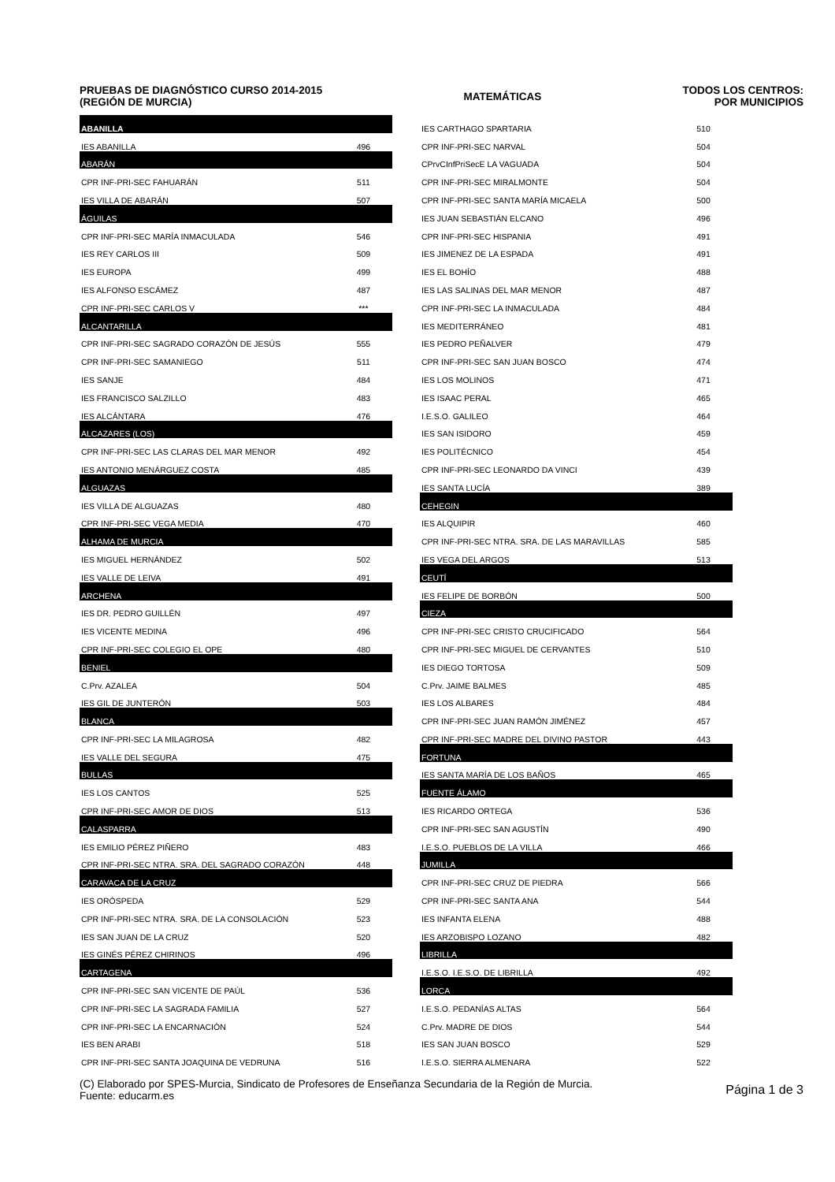PRUEBAS DE DIAGNÓSTICO CURSO 2014-2015
(REGIÓN DE MURCIA)
MATEMÁTICAS
TODOS LOS CENTROS:
POR MUNICIPIOS
| ABANILLA | | |
| IES ABANILLA | 496 | |
| ABARÁN | | |
| CPR INF-PRI-SEC FAHUARÁN | 511 | |
| IES VILLA DE ABARÁN | 507 | |
| ÁGUILAS | | |
| CPR INF-PRI-SEC MARÍA INMACULADA | 546 | |
| IES REY CARLOS III | 509 | |
| IES EUROPA | 499 | |
| IES ALFONSO ESCÁMEZ | 487 | |
| CPR INF-PRI-SEC CARLOS V | *** | |
| ALCANTARILLA | | |
| CPR INF-PRI-SEC SAGRADO CORAZÓN DE JESÚS | 555 | |
| CPR INF-PRI-SEC SAMANIEGO | 511 | |
| IES SANJE | 484 | |
| IES FRANCISCO SALZILLO | 483 | |
| IES ALCÁNTARA | 476 | |
| ALCAZARES (LOS) | | |
| CPR INF-PRI-SEC LAS CLARAS DEL MAR MENOR | 492 | |
| IES ANTONIO MENÁRGUEZ COSTA | 485 | |
| ALGUAZAS | | |
| IES VILLA DE ALGUAZAS | 480 | |
| CPR INF-PRI-SEC VEGA MEDIA | 470 | |
| ALHAMA DE MURCIA | | |
| IES MIGUEL HERNÁNDEZ | 502 | |
| IES VALLE DE LEIVA | 491 | |
| ARCHENA | | |
| IES DR. PEDRO GUILLÉN | 497 | |
| IES VICENTE MEDINA | 496 | |
| CPR INF-PRI-SEC COLEGIO EL OPE | 480 | |
| BENIEL | | |
| C.Prv. AZALEA | 504 | |
| IES GIL DE JUNTERÓN | 503 | |
| BLANCA | | |
| CPR INF-PRI-SEC LA MILAGROSA | 482 | |
| IES VALLE DEL SEGURA | 475 | |
| BULLAS | | |
| IES LOS CANTOS | 525 | |
| CPR INF-PRI-SEC AMOR DE DIOS | 513 | |
| CALASPARRA | | |
| IES EMILIO PÉREZ PIÑERO | 483 | |
| CPR INF-PRI-SEC NTRA. SRA. DEL SAGRADO CORAZÓN | 448 | |
| CARAVACA DE LA CRUZ | | |
| IES ORÓSPEDA | 529 | |
| CPR INF-PRI-SEC NTRA. SRA. DE LA CONSOLACIÓN | 523 | |
| IES SAN JUAN DE LA CRUZ | 520 | |
| IES GINÉS PÉREZ CHIRINOS | 496 | |
| CARTAGENA | | |
| CPR INF-PRI-SEC SAN VICENTE DE PAÚL | 536 | |
| CPR INF-PRI-SEC LA SAGRADA FAMILIA | 527 | |
| CPR INF-PRI-SEC LA ENCARNACIÓN | 524 | |
| IES BEN ARABI | 518 | |
| CPR INF-PRI-SEC SANTA JOAQUINA DE VEDRUNA | 516 | |
| IES CARTHAGO SPARTARIA | 510 | |
| CPR INF-PRI-SEC NARVAL | 504 | |
| CPrvCInfPriSecE LA VAGUADA | 504 | |
| CPR INF-PRI-SEC MIRALMONTE | 504 | |
| CPR INF-PRI-SEC SANTA MARÍA MICAELA | 500 | |
| IES JUAN SEBASTIÁN ELCANO | 496 | |
| CPR INF-PRI-SEC HISPANIA | 491 | |
| IES JIMENEZ DE LA ESPADA | 491 | |
| IES EL BOHÍO | 488 | |
| IES LAS SALINAS DEL MAR MENOR | 487 | |
| CPR INF-PRI-SEC LA INMACULADA | 484 | |
| IES MEDITERRÁNEO | 481 | |
| IES PEDRO PEÑALVER | 479 | |
| CPR INF-PRI-SEC SAN JUAN BOSCO | 474 | |
| IES LOS MOLINOS | 471 | |
| IES ISAAC PERAL | 465 | |
| I.E.S.O. GALILEO | 464 | |
| IES SAN ISIDORO | 459 | |
| IES POLITÉCNICO | 454 | |
| CPR INF-PRI-SEC LEONARDO DA VINCI | 439 | |
| IES SANTA LUCÍA | 389 | |
| CEHEGIN | | |
| IES ALQUIPIR | 460 | |
| CPR INF-PRI-SEC NTRA. SRA. DE LAS MARAVILLAS | 585 | |
| IES VEGA DEL ARGOS | 513 | |
| CEUTÍ | | |
| IES FELIPE DE BORBÓN | 500 | |
| CIEZA | | |
| CPR INF-PRI-SEC CRISTO CRUCIFICADO | 564 | |
| CPR INF-PRI-SEC MIGUEL DE CERVANTES | 510 | |
| IES DIEGO TORTOSA | 509 | |
| C.Prv. JAIME BALMES | 485 | |
| IES LOS ALBARES | 484 | |
| CPR INF-PRI-SEC JUAN RAMÓN JIMÉNEZ | 457 | |
| CPR INF-PRI-SEC MADRE DEL DIVINO PASTOR | 443 | |
| FORTUNA | | |
| IES SANTA MARÍA DE LOS BAÑOS | 465 | |
| FUENTE ÁLAMO | | |
| IES RICARDO ORTEGA | 536 | |
| CPR INF-PRI-SEC SAN AGUSTÍN | 490 | |
| I.E.S.O. PUEBLOS DE LA VILLA | 466 | |
| JUMILLA | | |
| CPR INF-PRI-SEC CRUZ DE PIEDRA | 566 | |
| CPR INF-PRI-SEC SANTA ANA | 544 | |
| IES INFANTA ELENA | 488 | |
| IES ARZOBISPO LOZANO | 482 | |
| LIBRILLA | | |
| I.E.S.O. I.E.S.O. DE LIBRILLA | 492 | |
| LORCA | | |
| I.E.S.O. PEDANÍAS ALTAS | 564 | |
| C.Prv. MADRE DE DIOS | 544 | |
| IES SAN JUAN BOSCO | 529 | |
| I.E.S.O. SIERRA ALMENARA | 522 | |
(C) Elaborado por SPES-Murcia, Sindicato de Profesores de Enseñanza Secundaria de la Región de Murcia.
Fuente: educarm.es
Página 1 de 3